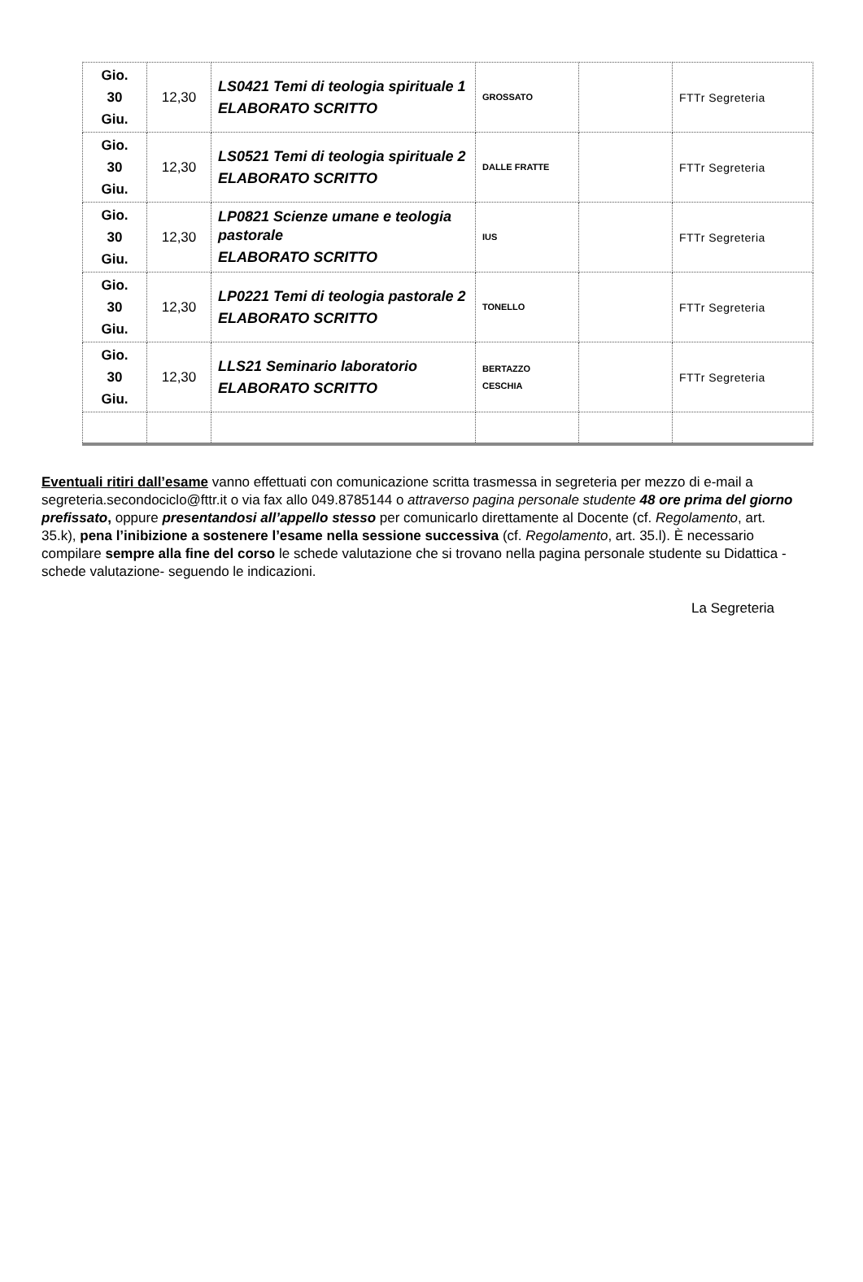| Gio. 30 Giu. | 12,30 | LS0421 Temi di teologia spirituale 1 ELABORATO SCRITTO | GROSSATO | | FTTr Segreteria |
| Gio. 30 Giu. | 12,30 | LS0521 Temi di teologia spirituale 2 ELABORATO SCRITTO | DALLE FRATTE | | FTTr Segreteria |
| Gio. 30 Giu. | 12,30 | LP0821 Scienze umane e teologia pastorale ELABORATO SCRITTO | IUS | | FTTr Segreteria |
| Gio. 30 Giu. | 12,30 | LP0221 Temi di teologia pastorale 2 ELABORATO SCRITTO | TONELLO | | FTTr Segreteria |
| Gio. 30 Giu. | 12,30 | LLS21 Seminario laboratorio ELABORATO SCRITTO | BERTAZZO CESCHIA | | FTTr Segreteria |
Eventuali ritiri dall’esame vanno effettuati con comunicazione scritta trasmessa in segreteria per mezzo di e-mail a segreteria.secondociclo@fttr.it o via fax allo 049.8785144 o attraverso pagina personale studente 48 ore prima del giorno prefissato, oppure presentandosi all’appello stesso per comunicarlo direttamente al Docente (cf. Regolamento, art. 35.k), pena l’inibizione a sostenere l’esame nella sessione successiva (cf. Regolamento, art. 35.l). È necessario compilare sempre alla fine del corso le schede valutazione che si trovano nella pagina personale studente su Didattica -schede valutazione- seguendo le indicazioni.
La Segreteria